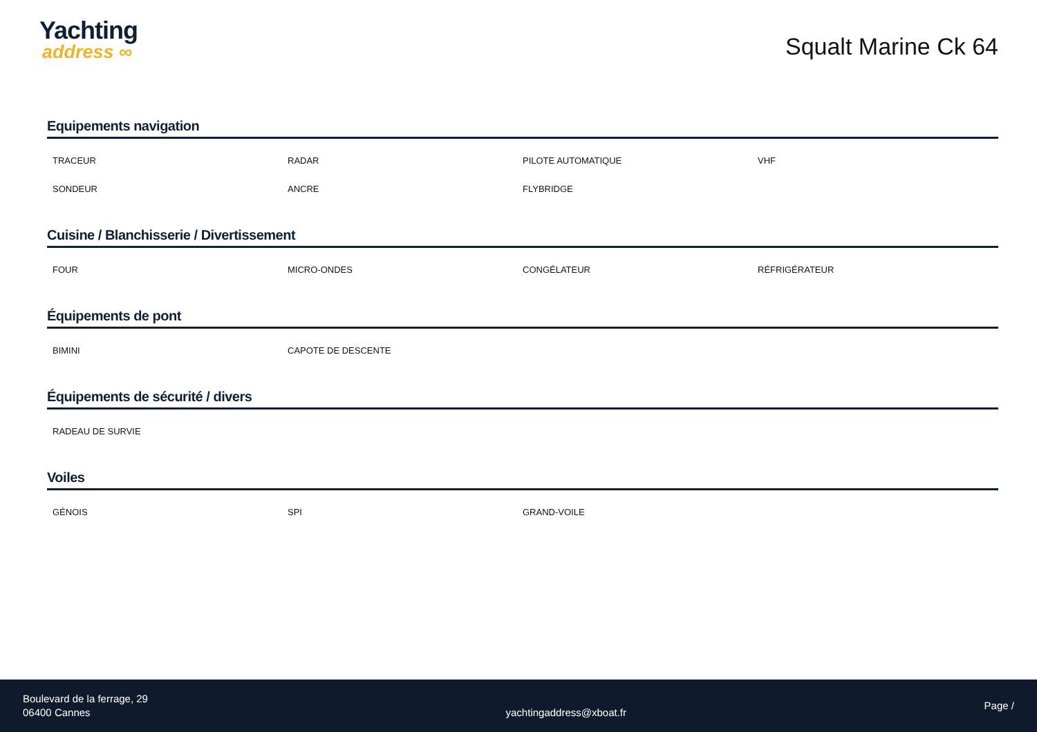Yachting
address ∞
Squalt Marine Ck 64
Equipements navigation
TRACEUR
RADAR
PILOTE AUTOMATIQUE
VHF
SONDEUR
ANCRE
FLYBRIDGE
Cuisine / Blanchisserie / Divertissement
FOUR
MICRO-ONDES
CONGÉLATEUR
RÉFRIGÉRATEUR
Équipements de pont
BIMINI
CAPOTE DE DESCENTE
Équipements de sécurité / divers
RADEAU DE SURVIE
Voiles
GÉNOIS
SPI
GRAND-VOILE
Boulevard de la ferrage, 29
06400 Cannes
yachtingaddress@xboat.fr
Page /